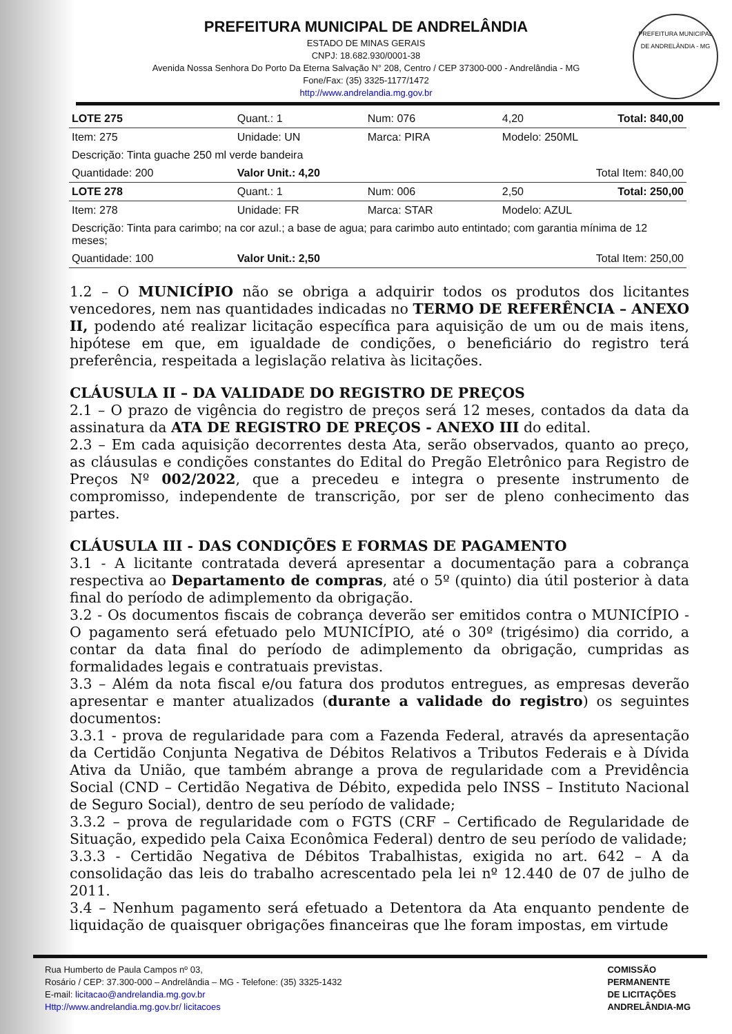PREFEITURA MUNICIPAL DE ANDRELÂNDIA
ESTADO DE MINAS GERAIS
CNPJ: 18.682.930/0001-38
Avenida Nossa Senhora Do Porto Da Eterna Salvação N° 208, Centro / CEP 37300-000 - Andrelândia - MG
Fone/Fax: (35) 3325-1177/1472
http://www.andrelandia.mg.gov.br
PREFEITURA MUNICIPAL DE ANDRELÂNDIA - MG
| LOTE 275 | Quant.: 1 | Num: 076 | 4,20 | Total: 840,00 |
| Item: 275 | Unidade: UN | Marca: PIRA | Modelo: 250ML | |
| Descrição: Tinta guache 250 ml verde bandeira | | | | |
| Quantidade: 200 | Valor Unit.: 4,20 | | Total Item: 840,00 | |
| LOTE 278 | Quant.: 1 | Num: 006 | 2,50 | Total: 250,00 |
| Item: 278 | Unidade: FR | Marca: STAR | Modelo: AZUL | |
| Descrição: Tinta para carimbo; na cor azul.; a base de agua; para carimbo auto entintado; com garantia mínima de 12 meses; | | | | |
| Quantidade: 100 | Valor Unit.: 2,50 | | Total Item: 250,00 | |
1.2 – O MUNICÍPIO não se obriga a adquirir todos os produtos dos licitantes vencedores, nem nas quantidades indicadas no TERMO DE REFERÊNCIA – ANEXO II, podendo até realizar licitação específica para aquisição de um ou de mais itens, hipótese em que, em igualdade de condições, o beneficiário do registro terá preferência, respeitada a legislação relativa às licitações.
CLÁUSULA II – DA VALIDADE DO REGISTRO DE PREÇOS
2.1 – O prazo de vigência do registro de preços será 12 meses, contados da data da assinatura da ATA DE REGISTRO DE PREÇOS - ANEXO III do edital.
2.3 – Em cada aquisição decorrentes desta Ata, serão observados, quanto ao preço, as cláusulas e condições constantes do Edital do Pregão Eletrônico para Registro de Preços Nº 002/2022, que a precedeu e integra o presente instrumento de compromisso, independente de transcrição, por ser de pleno conhecimento das partes.
CLÁUSULA III - DAS CONDIÇÕES E FORMAS DE PAGAMENTO
3.1 - A licitante contratada deverá apresentar a documentação para a cobrança respectiva ao Departamento de compras, até o 5º (quinto) dia útil posterior à data final do período de adimplemento da obrigação.
3.2 - Os documentos fiscais de cobrança deverão ser emitidos contra o MUNICÍPIO - O pagamento será efetuado pelo MUNICÍPIO, até o 30º (trigésimo) dia corrido, a contar da data final do período de adimplemento da obrigação, cumpridas as formalidades legais e contratuais previstas.
3.3 – Além da nota fiscal e/ou fatura dos produtos entregues, as empresas deverão apresentar e manter atualizados (durante a validade do registro) os seguintes documentos:
3.3.1 - prova de regularidade para com a Fazenda Federal, através da apresentação da Certidão Conjunta Negativa de Débitos Relativos a Tributos Federais e à Dívida Ativa da União, que também abrange a prova de regularidade com a Previdência Social (CND – Certidão Negativa de Débito, expedida pelo INSS – Instituto Nacional de Seguro Social), dentro de seu período de validade;
3.3.2 – prova de regularidade com o FGTS (CRF – Certificado de Regularidade de Situação, expedido pela Caixa Econômica Federal) dentro de seu período de validade;
3.3.3 - Certidão Negativa de Débitos Trabalhistas, exigida no art. 642 – A da consolidação das leis do trabalho acrescentado pela lei nº 12.440 de 07 de julho de 2011.
3.4 – Nenhum pagamento será efetuado a Detentora da Ata enquanto pendente de liquidação de quaisquer obrigações financeiras que lhe foram impostas, em virtude
Rua Humberto de Paula Campos nº 03,
Rosário / CEP: 37.300-000 – Andrelândia – MG - Telefone: (35) 3325-1432
E-mail: licitacao@andrelandia.mg.gov.br
Http://www.andrelandia.mg.gov.br/ licitacoes
COMISSÃO
PERMANENTE
DE LICITAÇÕES
ANDRELÂNDIA-MG